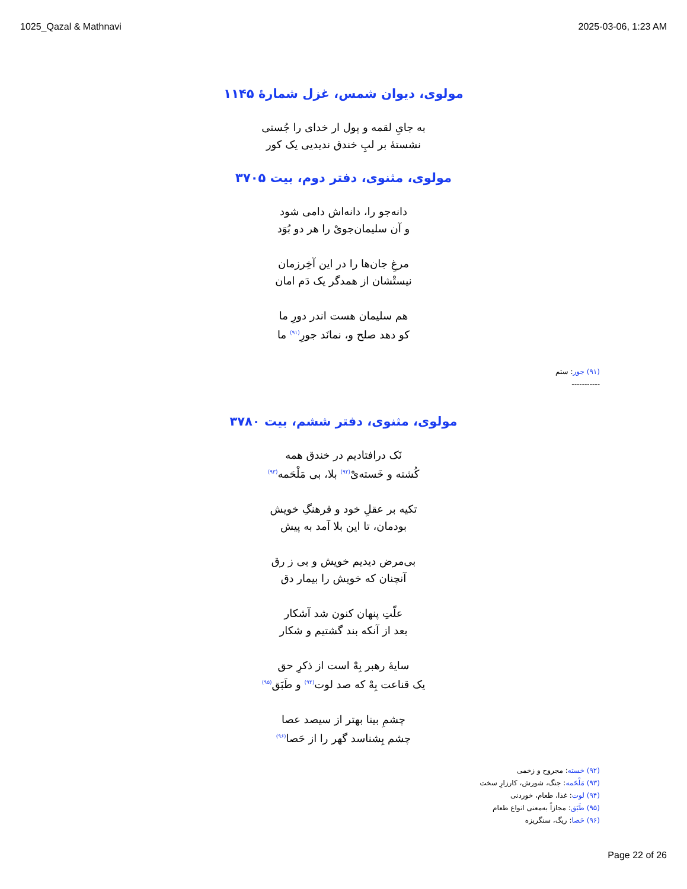1025_Qazal & Mathnavi 2025-03-06, 1:23 AM
مولوی، دیوان شمس، غزل شمارۀ ۱۱۴۵
به جایِ لقمه و پول ار خدای را جُستی
نشستهٔ بر لبِ خندق ندیدیی یک کور
مولوی، مثنوی، دفتر دوم، بیت ۳۷۰۵
دانه‌جو را، دانه‌اش دامی شود
و آن سلیمان‌جویْ را هر دو بُوَد
مرغِ جان‌ها را در این آخِرزمان
نیستْشان از همدگر یک دَم امان
هم سلیمان هست اندر دورِ ما
کو دهد صلح و، نمانَد جورِ<sup>(۹۱)</sup> ما
(۹۱) جور: ستم
-----------
مولوی، مثنوی، دفتر ششم، بیت ۳۷۸۰
نَک درافتادیم در خندق همه
کُشته و خَسته‌یْ<sup>(۹۲)</sup> بلا، بی مَلْحَمه<sup>(۹۳)</sup>
تکیه بر عقلِ خود و فرهنگِ خویش
بودمان، تا این بلا آمد به پیش
بی‌مرض دیدیم خویش و بی ز رق
آنچنان که خویش را بیمار دق
علّتِ پنهان کنون شد آشکار
بعد از آنکه بند گشتیم و شکار
سایهٔ رهبر بِهْ است از ذکرِ حق
یک قناعت بِهْ که صد لوت<sup>(۹۴)</sup> و طَبَق<sup>(۹۵)</sup>
چشمِ بینا بهتر از سیصد عصا
چشم بِشناسد گهر را از حَصا<sup>(۹۶)</sup>
(۹۲) خسته: مجروح و زخمی
(۹۳) مَلْحَمه: جنگ، شورش، کارزارِ سخت
(۹۴) لوت: غذا، طعام، خوردنی
(۹۵) طَبَق: مجازاً به‌معنی انواع طعام
(۹۶) حَصا: ریگ، سنگریزه
Page 22 of 26